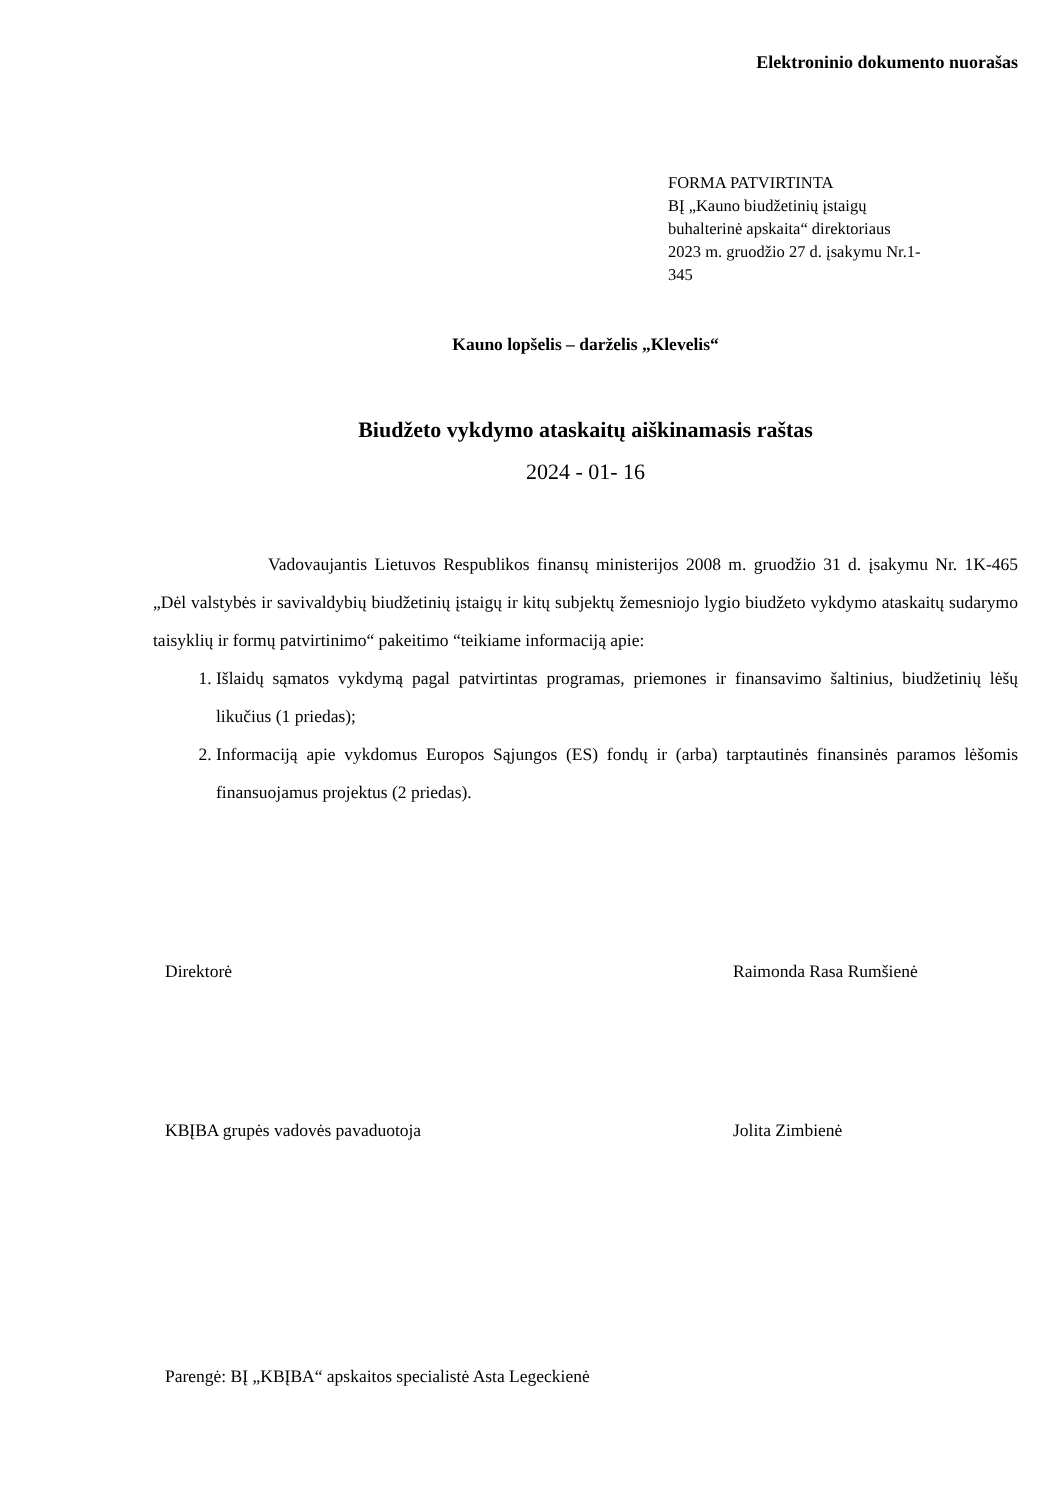Elektroninio dokumento nuorašas
FORMA PATVIRTINTA
BĮ „Kauno biudžetinių įstaigų
buhalterinė apskaita“ direktoriaus
2023 m. gruodžio 27 d. įsakymu Nr.1-
345
Kauno lopšelis – darželis „Klevelis“
Biudžeto vykdymo ataskaitų aiškinamasis raštas
2024 - 01- 16
Vadovaujantis Lietuvos Respublikos finansų ministerijos 2008 m. gruodžio 31 d. įsakymu Nr. 1K-465 „Dėl valstybės ir savivaldybių biudžetinių įstaigų ir kitų subjektų žemesniojo lygio biudžeto vykdymo ataskaitų sudarymo taisyklių ir formų patvirtinimo“ pakeitimo “teikiame informaciją apie:
1. Išlaidų sąmatos vykdymą pagal patvirtintas programas, priemones ir finansavimo šaltinius, biudžetinių lėšų likučius (1 priedas);
2. Informaciją apie vykdomus Europos Sąjungos (ES) fondų ir (arba) tarptautinės finansinės paramos lėšomis finansuojamus projektus (2 priedas).
Direktorė Raimonda Rasa Rumšienė
KBĮBA grupės vadovės pavaduotoja Jolita Zimbienė
Parengė: BĮ „KBĮBA“ apskaitos specialistė Asta Legeckienė